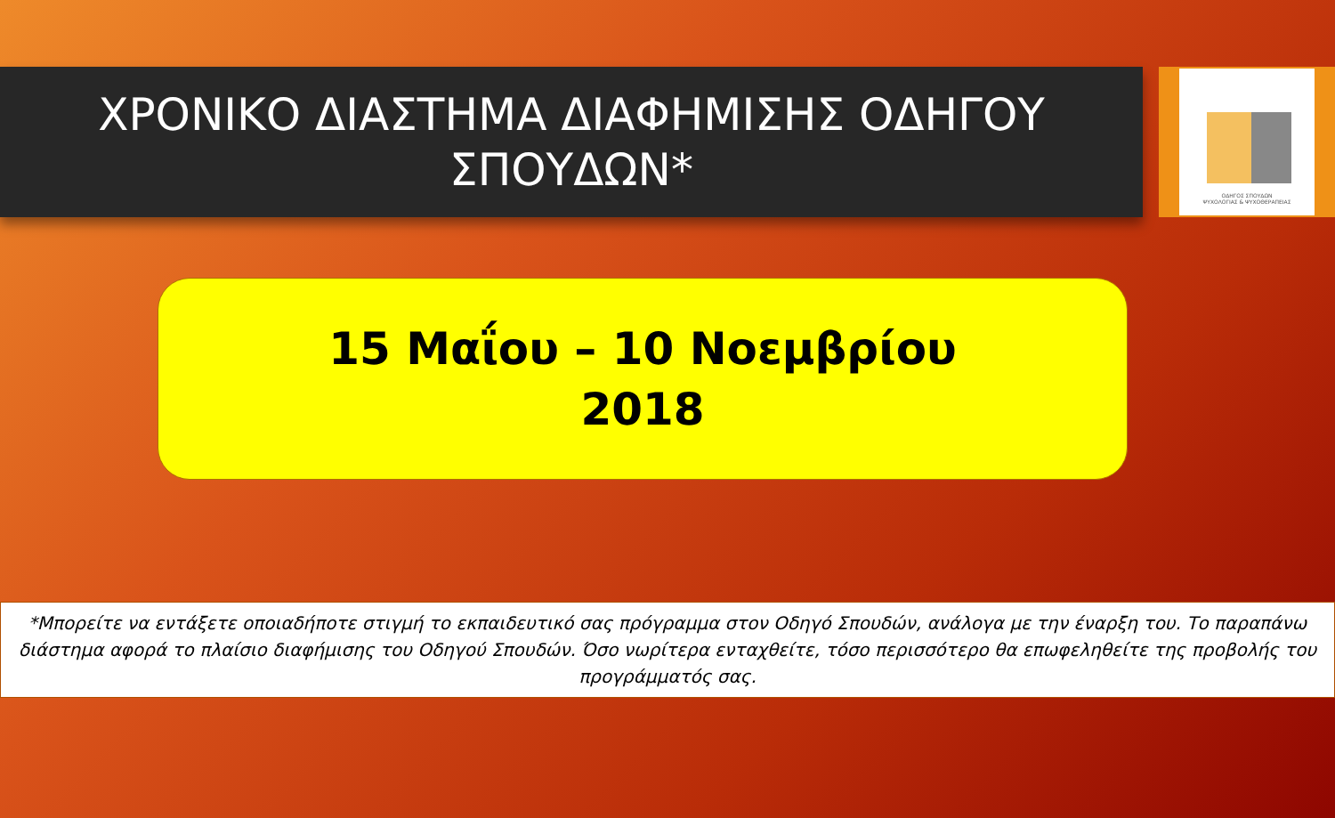ΧΡΟΝΙΚΟ ΔΙΑΣΤΗΜΑ ΔΙΑΦΗΜΙΣΗΣ ΟΔΗΓΟΥ
ΣΠΟΥΔΩΝ*
ΟΔΗΓΟΣ ΣΠΟΥΔΩΝ
ΨΥΧΟΛΟΓΙΑΣ & ΨΥΧΟΘΕΡΑΠΕΙΑΣ
15 Μαΐου – 10 Νοεμβρίου
2018
*Μπορείτε να εντάξετε οποιαδήποτε στιγμή το εκπαιδευτικό σας πρόγραμμα στον Οδηγό Σπουδών, ανάλογα με την έναρξη του. Το παραπάνω διάστημα αφορά το πλαίσιο διαφήμισης του Οδηγού Σπουδών. Όσο νωρίτερα ενταχθείτε, τόσο περισσότερο θα επωφεληθείτε της προβολής του προγράμματός σας.